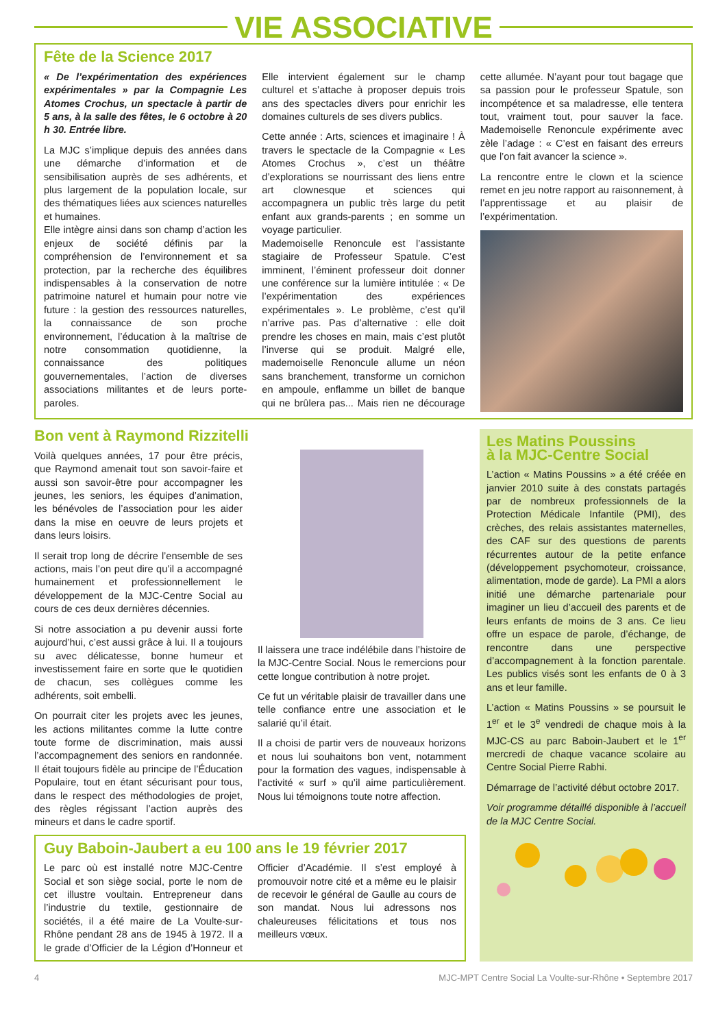VIE ASSOCIATIVE
Fête de la Science 2017
« De l’expérimentation des expériences expérimentales » par la Compagnie Les Atomes Crochus, un spectacle à partir de 5 ans, à la salle des fêtes, le 6 octobre à 20 h 30. Entrée libre.
La MJC s’implique depuis des années dans une démarche d’information et de sensibilisation auprès de ses adhérents, et plus largement de la population locale, sur des thématiques liées aux sciences naturelles et humaines.
Elle intègre ainsi dans son champ d’action les enjeux de société définis par la compréhension de l’environnement et sa protection, par la recherche des équilibres indispensables à la conservation de notre patrimoine naturel et humain pour notre vie future : la gestion des ressources naturelles, la connaissance de son proche environnement, l’éducation à la maîtrise de notre consommation quotidienne, la connaissance des politiques gouvernementales, l’action de diverses associations militantes et de leurs porte-paroles.
Elle intervient également sur le champ culturel et s’attache à proposer depuis trois ans des spectacles divers pour enrichir les domaines culturels de ses divers publics.
Cette année : Arts, sciences et imaginaire ! À travers le spectacle de la Compagnie « Les Atomes Crochus », c’est un théâtre d’explorations se nourrissant des liens entre art clownesque et sciences qui accompagnera un public très large du petit enfant aux grands-parents ; en somme un voyage particulier.
Mademoiselle Renoncule est l’assistante stagiaire de Professeur Spatule. C’est imminent, l’éminent professeur doit donner une conférence sur la lumière intitulée : « De l’expérimentation des expériences expérimentales ». Le problème, c’est qu’il n’arrive pas. Pas d’alternative : elle doit prendre les choses en main, mais c’est plutôt l’inverse qui se produit. Malgré elle, mademoiselle Renoncule allume un néon sans branchement, transforme un cornichon en ampoule, enflamme un billet de banque qui ne brûlera pas... Mais rien ne décourage cette allumée. N’ayant pour tout bagage que sa passion pour le professeur Spatule, son incompétence et sa maladresse, elle tentera tout, vraiment tout, pour sauver la face. Mademoiselle Renoncule expérimente avec zèle l’adage : « C’est en faisant des erreurs que l’on fait avancer la science ».
La rencontre entre le clown et la science remet en jeu notre rapport au raisonnement, à l’apprentissage et au plaisir de l’expérimentation.
Bon vent à Raymond Rizzitelli
Voilà quelques années, 17 pour être précis, que Raymond amenait tout son savoir-faire et aussi son savoir-être pour accompagner les jeunes, les seniors, les équipes d’animation, les bénévoles de l’association pour les aider dans la mise en oeuvre de leurs projets et dans leurs loisirs.
Il serait trop long de décrire l’ensemble de ses actions, mais l’on peut dire qu’il a accompagné humainement et professionnellement le développement de la MJC-Centre Social au cours de ces deux dernières décennies.
Si notre association a pu devenir aussi forte aujourd’hui, c’est aussi grâce à lui. Il a toujours su avec délicatesse, bonne humeur et investissement faire en sorte que le quotidien de chacun, ses collègues comme les adhérents, soit embelli.
On pourrait citer les projets avec les jeunes, les actions militantes comme la lutte contre toute forme de discrimination, mais aussi l’accompagnement des seniors en randonnée. Il était toujours fidèle au principe de l’Éducation Populaire, tout en étant sécurisant pour tous, dans le respect des méthodologies de projet, des règles régissant l’action auprès des mineurs et dans le cadre sportif.
Il laissera une trace indélébile dans l’histoire de la MJC-Centre Social. Nous le remercions pour cette longue contribution à notre projet.
Ce fut un véritable plaisir de travailler dans une telle confiance entre une association et le salarié qu’il était.
Il a choisi de partir vers de nouveaux horizons et nous lui souhaitons bon vent, notamment pour la formation des vagues, indispensable à l’activité « surf » qu’il aime particulièrement. Nous lui témoignons toute notre affection.
Guy Baboin-Jaubert a eu 100 ans le 19 février 2017
Le parc où est installé notre MJC-Centre Social et son siège social, porte le nom de cet illustre voultain. Entrepreneur dans l’industrie du textile, gestionnaire de sociétés, il a été maire de La Voulte-sur-Rhône pendant 28 ans de 1945 à 1972. Il a le grade d’Officier de la Légion d’Honneur et Officier d’Académie. Il s’est employé à promouvoir notre cité et a même eu le plaisir de recevoir le général de Gaulle au cours de son mandat. Nous lui adressons nos chaleureuses félicitations et tous nos meilleurs vœux.
Les Matins Poussins
à la MJC-Centre Social
L’action « Matins Poussins » a été créée en janvier 2010 suite à des constats partagés par de nombreux professionnels de la Protection Médicale Infantile (PMI), des crèches, des relais assistantes maternelles, des CAF sur des questions de parents récurrentes autour de la petite enfance (développement psychomoteur, croissance, alimentation, mode de garde). La PMI a alors initié une démarche partenariale pour imaginer un lieu d’accueil des parents et de leurs enfants de moins de 3 ans. Ce lieu offre un espace de parole, d’échange, de rencontre dans une perspective d’accompagnement à la fonction parentale. Les publics visés sont les enfants de 0 à 3 ans et leur famille.
L’action « Matins Poussins » se poursuit le 1<sup>er</sup> et le 3<sup>e</sup> vendredi de chaque mois à la MJC-CS au parc Baboin-Jaubert et le 1<sup>er</sup> mercredi de chaque vacance scolaire au Centre Social Pierre Rabhi.
Démarrage de l’activité début octobre 2017.
Voir programme détaillé disponible à l’accueil de la MJC Centre Social.
4 MJC-MPT Centre Social La Voulte-sur-Rhône • Septembre 2017